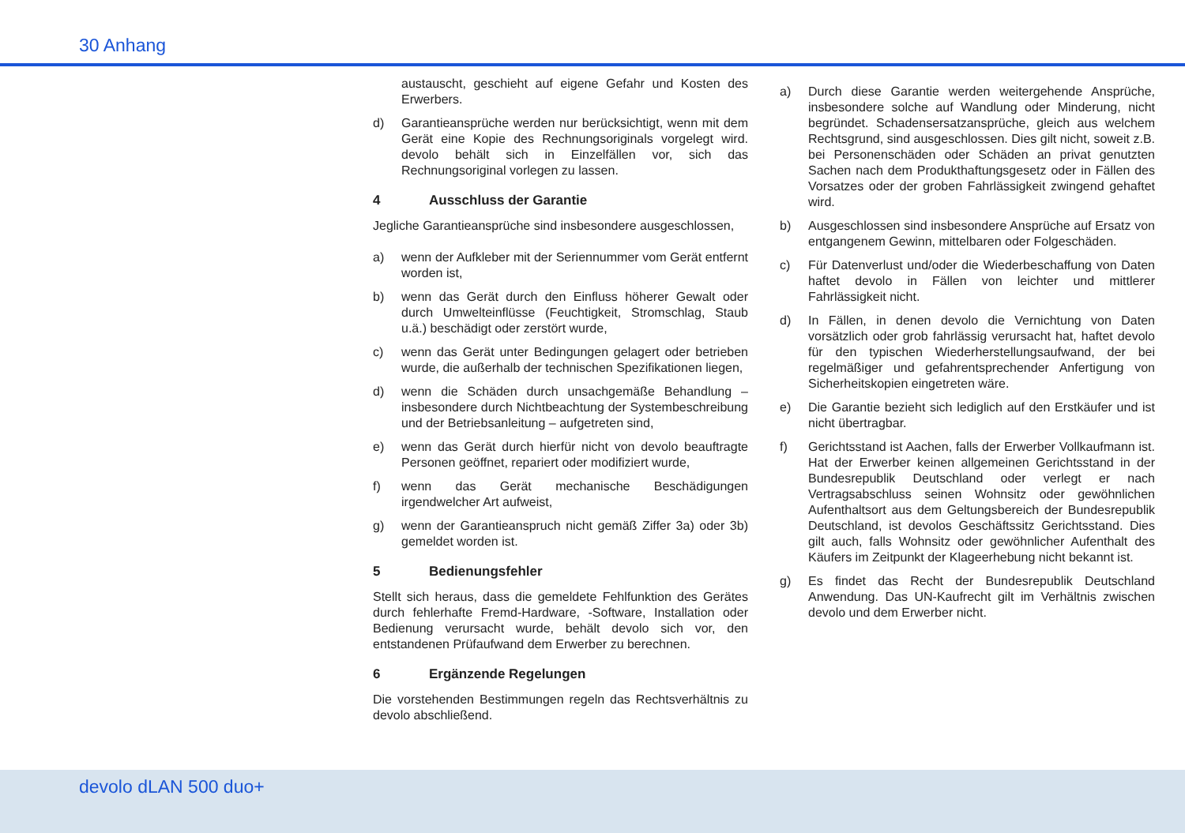30 Anhang
austauscht, geschieht auf eigene Gefahr und Kosten des Erwerbers.
d) Garantieansprüche werden nur berücksichtigt, wenn mit dem Gerät eine Kopie des Rechnungsoriginals vorgelegt wird. devolo behält sich in Einzelfällen vor, sich das Rechnungsoriginal vorlegen zu lassen.
4 Ausschluss der Garantie
Jegliche Garantieansprüche sind insbesondere ausgeschlossen,
a) wenn der Aufkleber mit der Seriennummer vom Gerät entfernt worden ist,
b) wenn das Gerät durch den Einfluss höherer Gewalt oder durch Umwelteinflüsse (Feuchtigkeit, Stromschlag, Staub u.ä.) beschädigt oder zerstört wurde,
c) wenn das Gerät unter Bedingungen gelagert oder betrieben wurde, die außerhalb der technischen Spezifikationen liegen,
d) wenn die Schäden durch unsachgemäße Behandlung – insbesondere durch Nichtbeachtung der Systembeschreibung und der Betriebsanleitung – aufgetreten sind,
e) wenn das Gerät durch hierfür nicht von devolo beauftragte Personen geöffnet, repariert oder modifiziert wurde,
f) wenn das Gerät mechanische Beschädigungen irgendwelcher Art aufweist,
g) wenn der Garantieanspruch nicht gemäß Ziffer 3a) oder 3b) gemeldet worden ist.
5 Bedienungsfehler
Stellt sich heraus, dass die gemeldete Fehlfunktion des Gerätes durch fehlerhafte Fremd-Hardware, -Software, Installation oder Bedienung verursacht wurde, behält devolo sich vor, den entstandenen Prüfaufwand dem Erwerber zu berechnen.
6 Ergänzende Regelungen
Die vorstehenden Bestimmungen regeln das Rechtsverhältnis zu devolo abschließend.
a) Durch diese Garantie werden weitergehende Ansprüche, insbesondere solche auf Wandlung oder Minderung, nicht begründet. Schadensersatzansprüche, gleich aus welchem Rechtsgrund, sind ausgeschlossen. Dies gilt nicht, soweit z.B. bei Personenschäden oder Schäden an privat genutzten Sachen nach dem Produkthaftungsgesetz oder in Fällen des Vorsatzes oder der groben Fahrlässigkeit zwingend gehaftet wird.
b) Ausgeschlossen sind insbesondere Ansprüche auf Ersatz von entgangenem Gewinn, mittelbaren oder Folgeschäden.
c) Für Datenverlust und/oder die Wiederbeschaffung von Daten haftet devolo in Fällen von leichter und mittlerer Fahrlässigkeit nicht.
d) In Fällen, in denen devolo die Vernichtung von Daten vorsätzlich oder grob fahrlässig verursacht hat, haftet devolo für den typischen Wiederherstellungsaufwand, der bei regelmäßiger und gefahrentsprechender Anfertigung von Sicherheitskopien eingetreten wäre.
e) Die Garantie bezieht sich lediglich auf den Erstkäufer und ist nicht übertragbar.
f) Gerichtsstand ist Aachen, falls der Erwerber Vollkaufmann ist. Hat der Erwerber keinen allgemeinen Gerichtsstand in der Bundesrepublik Deutschland oder verlegt er nach Vertragsabschluss seinen Wohnsitz oder gewöhnlichen Aufenthaltsort aus dem Geltungsbereich der Bundesrepublik Deutschland, ist devolos Geschäftssitz Gerichtsstand. Dies gilt auch, falls Wohnsitz oder gewöhnlicher Aufenthalt des Käufers im Zeitpunkt der Klageerhebung nicht bekannt ist.
g) Es findet das Recht der Bundesrepublik Deutschland Anwendung. Das UN-Kaufrecht gilt im Verhältnis zwischen devolo und dem Erwerber nicht.
devolo dLAN 500 duo+